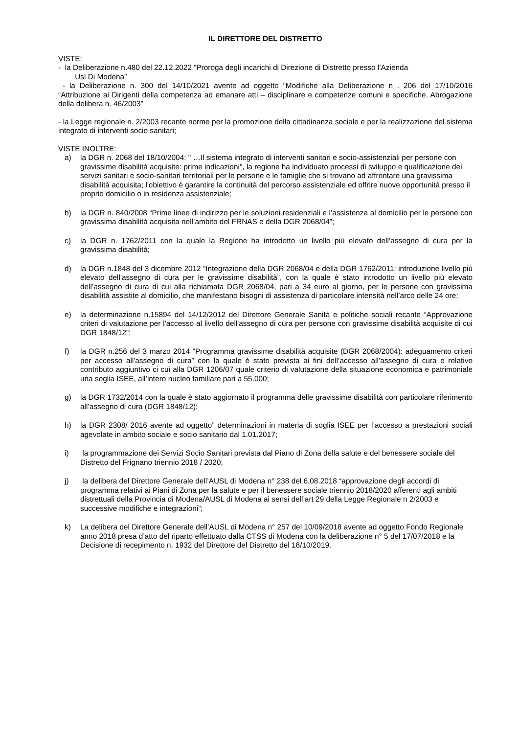IL DIRETTORE DEL DISTRETTO
VISTE:
- la Deliberazione n.480 del 22.12.2022 “Proroga degli incarichi di Direzione di Distretto presso l’Azienda
Usl Di Modena”
- la Deliberazione n. 300 del 14/10/2021 avente ad oggetto “Modifiche alla Deliberazione n . 206 del 17/10/2016 “Attribuzione ai Dirigenti della competenza ad emanare atti – disciplinare e competenze comuni e specifiche. Abrogazione della delibera n. 46/2003”
- la Legge regionale n. 2/2003 recante norme per la promozione della cittadinanza sociale e per la realizzazione del sistema integrato di interventi socio sanitari;
VISTE INOLTRE:
a) la DGR n. 2068 del 18/10/2004: " …Il sistema integrato di interventi sanitari e socio-assistenziali per persone con gravissime disabilità acquisite: prime indicazioni", la regione ha individuato processi di sviluppo e qualificazione dei servizi sanitari e socio-sanitari territoriali per le persone e le famiglie che si trovano ad affrontare una gravissima disabilità acquisita; l'obiettivo è garantire la continuità del percorso assistenziale ed offrire nuove opportunità presso il proprio domicilio o in residenza assistenziale;
b) la DGR n. 840/2008 “Prime linee di indirizzo per le soluzioni residenziali e l’assistenza al domicilio per le persone con gravissima disabilità acquisita nell’ambito del FRNAS e della DGR 2068/04”;
c) la DGR n. 1762/2011 con la quale la Regione ha introdotto un livello più elevato dell’assegno di cura per la gravissima disabilità;
d) la DGR n.1848 del 3 dicembre 2012 “Integrazione della DGR 2068/04 e della DGR 1762/2011: introduzione livello più elevato dell'assegno di cura per le gravissime disabilità”, con la quale è stato introdotto un livello più elevato dell’assegno di cura di cui alla richiamata DGR 2068/04, pari a 34 euro al giorno, per le persone con gravissima disabilità assistite al domicilio, che manifestano bisogni di assistenza di particolare intensità nell’arco delle 24 ore;
e) la determinazione n.15894 del 14/12/2012 del Direttore Generale Sanità e politiche sociali recante “Approvazione criteri di valutazione per l'accesso al livello dell'assegno di cura per persone con gravissime disabilità acquisite di cui DGR 1848/12”;
f) la DGR n.256 del 3 marzo 2014 “Programma gravissime disabilità acquisite (DGR 2068/2004): adeguamento criteri per accesso all'assegno di cura” con la quale è stato prevista ai fini dell’accesso all’assegno di cura e relativo contributo aggiuntivo ci cui alla DGR 1206/07 quale criterio di valutazione della situazione economica e patrimoniale una soglia ISEE, all’intero nucleo familiare pari a 55.000;
g) la DGR 1732/2014 con la quale è stato aggiornato il programma delle gravissime disabilità con particolare riferimento all’assegno di cura (DGR 1848/12);
h) la DGR 2308/ 2016 avente ad oggetto” determinazioni in materia di soglia ISEE per l’accesso a prestazioni sociali agevolate in ambito sociale e socio sanitario dal 1.01.2017;
i) la programmazione dei Servizi Socio Sanitari prevista dal Piano di Zona della salute e del benessere sociale del Distretto del Frignano triennio 2018 / 2020;
j) la delibera del Direttore Generale dell’AUSL di Modena n° 238 del 6.08.2018 “approvazione degli accordi di programma relativi ai Piani di Zona per la salute e per il benessere sociale triennio 2018/2020 afferenti agli ambiti distrettuali della Provincia di Modena/AUSL di Modena ai sensi dell’art 29 della Legge Regionale n 2/2003 e successive modifiche e integrazioni”;
k) La delibera del Direttore Generale dell’AUSL di Modena n° 257 del 10/09/2018 avente ad oggetto Fondo Regionale anno 2018 presa d’atto del riparto effettuato dalla CTSS di Modena con la deliberazione n° 5 del 17/07/2018 e la Decisione di recepimento n. 1932 del Direttore del Distretto del 18/10/2019.